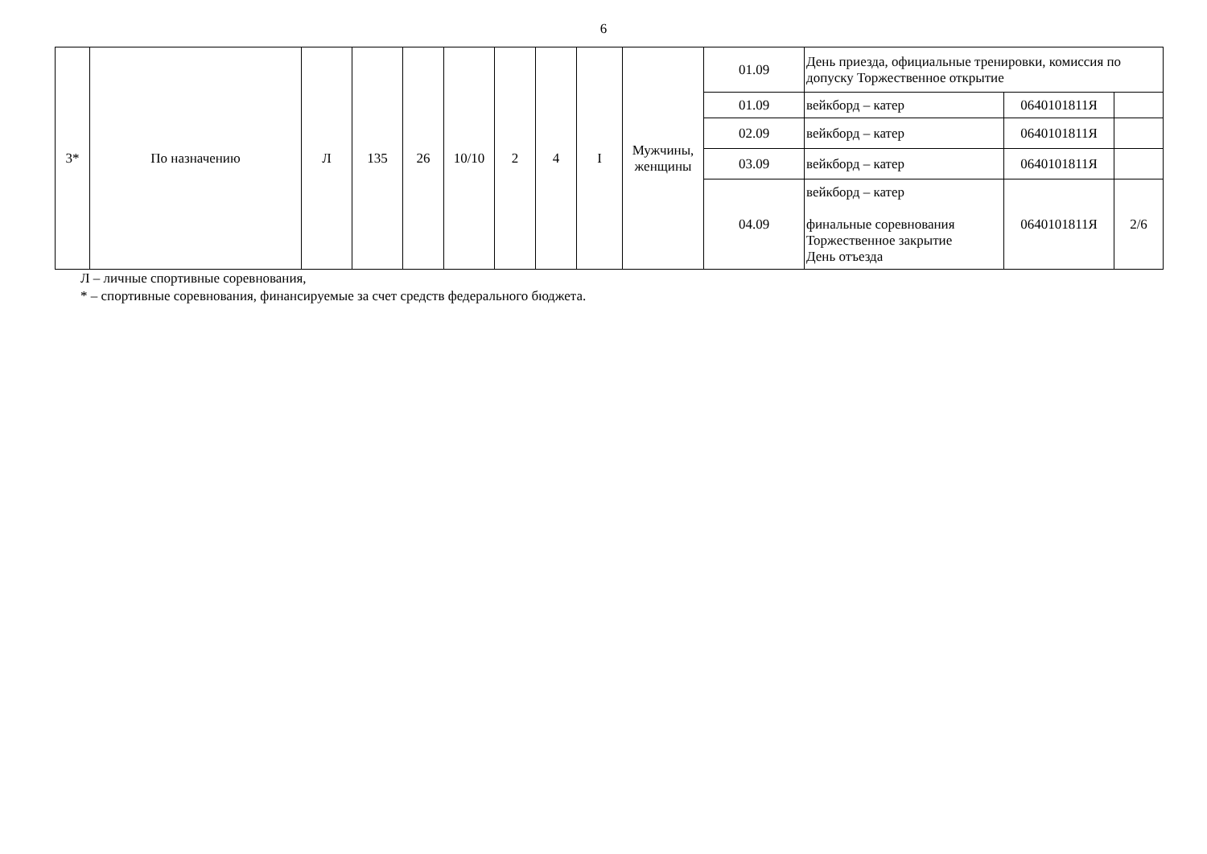6
| 3* | По назначению | Л | 135 | 26 | 10/10 | 2 | 4 | I | Мужчины, женщины | 01.09 | День приезда, официальные тренировки, комиссия по допуску Торжественное открытие | | |
| | | | | | | | | | | 01.09 | вейкборд – катер | 0640101811Я | |
| | | | | | | | | | | 02.09 | вейкборд – катер | 0640101811Я | |
| | | | | | | | | | | 03.09 | вейкборд – катер | 0640101811Я | |
| | | | | | | | | | | 04.09 | вейкборд – катер финальные соревнования Торжественное закрытие День отъезда | 0640101811Я | 2/6 |
Л – личные спортивные соревнования,
* – спортивные соревнования, финансируемые за счет средств федерального бюджета.